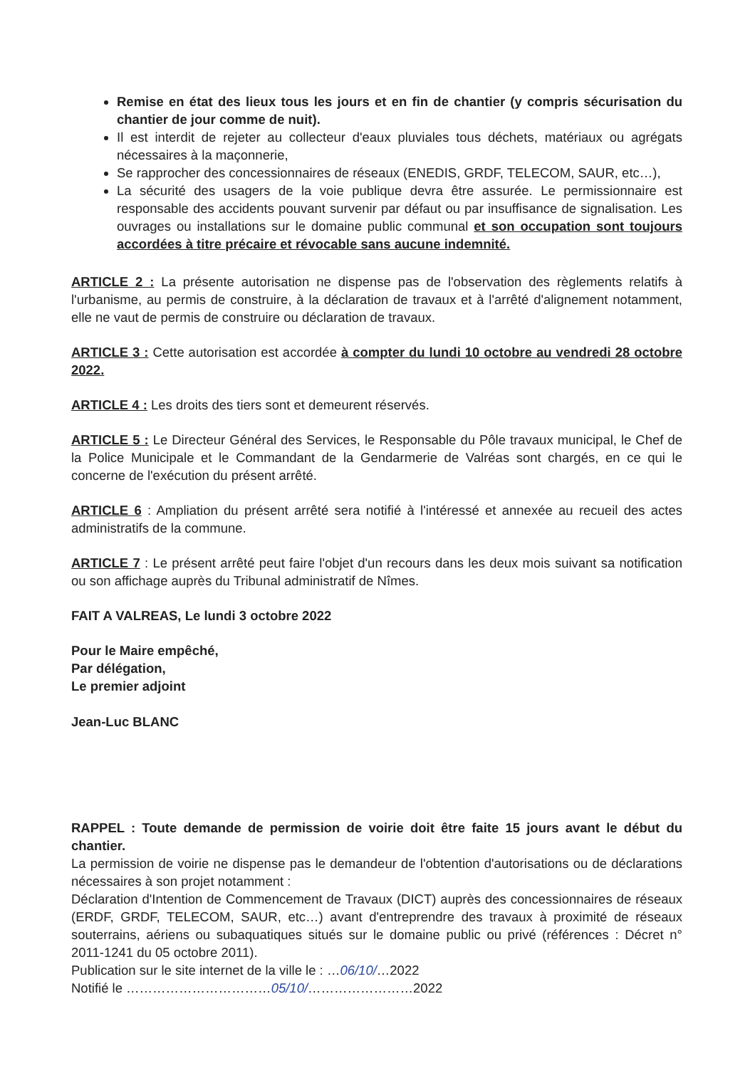Remise en état des lieux tous les jours et en fin de chantier (y compris sécurisation du chantier de jour comme de nuit).
Il est interdit de rejeter au collecteur d'eaux pluviales tous déchets, matériaux ou agrégats nécessaires à la maçonnerie,
Se rapprocher des concessionnaires de réseaux (ENEDIS, GRDF, TELECOM, SAUR, etc…),
La sécurité des usagers de la voie publique devra être assurée. Le permissionnaire est responsable des accidents pouvant survenir par défaut ou par insuffisance de signalisation. Les ouvrages ou installations sur le domaine public communal et son occupation sont toujours accordées à titre précaire et révocable sans aucune indemnité.
ARTICLE 2 : La présente autorisation ne dispense pas de l'observation des règlements relatifs à l'urbanisme, au permis de construire, à la déclaration de travaux et à l'arrêté d'alignement notamment, elle ne vaut de permis de construire ou déclaration de travaux.
ARTICLE 3 : Cette autorisation est accordée à compter du lundi 10 octobre au vendredi 28 octobre 2022.
ARTICLE 4 : Les droits des tiers sont et demeurent réservés.
ARTICLE 5 : Le Directeur Général des Services, le Responsable du Pôle travaux municipal, le Chef de la Police Municipale et le Commandant de la Gendarmerie de Valréas sont chargés, en ce qui le concerne de l'exécution du présent arrêté.
ARTICLE 6 : Ampliation du présent arrêté sera notifié à l'intéressé et annexée au recueil des actes administratifs de la commune.
ARTICLE 7 : Le présent arrêté peut faire l'objet d'un recours dans les deux mois suivant sa notification ou son affichage auprès du Tribunal administratif de Nîmes.
FAIT A VALREAS, Le lundi 3 octobre 2022
Pour le Maire empêché,
Par délégation,
Le premier adjoint
Jean-Luc BLANC
RAPPEL : Toute demande de permission de voirie doit être faite 15 jours avant le début du chantier.
La permission de voirie ne dispense pas le demandeur de l'obtention d'autorisations ou de déclarations nécessaires à son projet notamment :
Déclaration d'Intention de Commencement de Travaux (DICT) auprès des concessionnaires de réseaux (ERDF, GRDF, TELECOM, SAUR, etc…) avant d'entreprendre des travaux à proximité de réseaux souterrains, aériens ou subaquatiques situés sur le domaine public ou privé (références : Décret n° 2011-1241 du 05 octobre 2011).
Publication sur le site internet de la ville le : …06/10/…2022
Notifié le ……………………………05/10/……………………2022